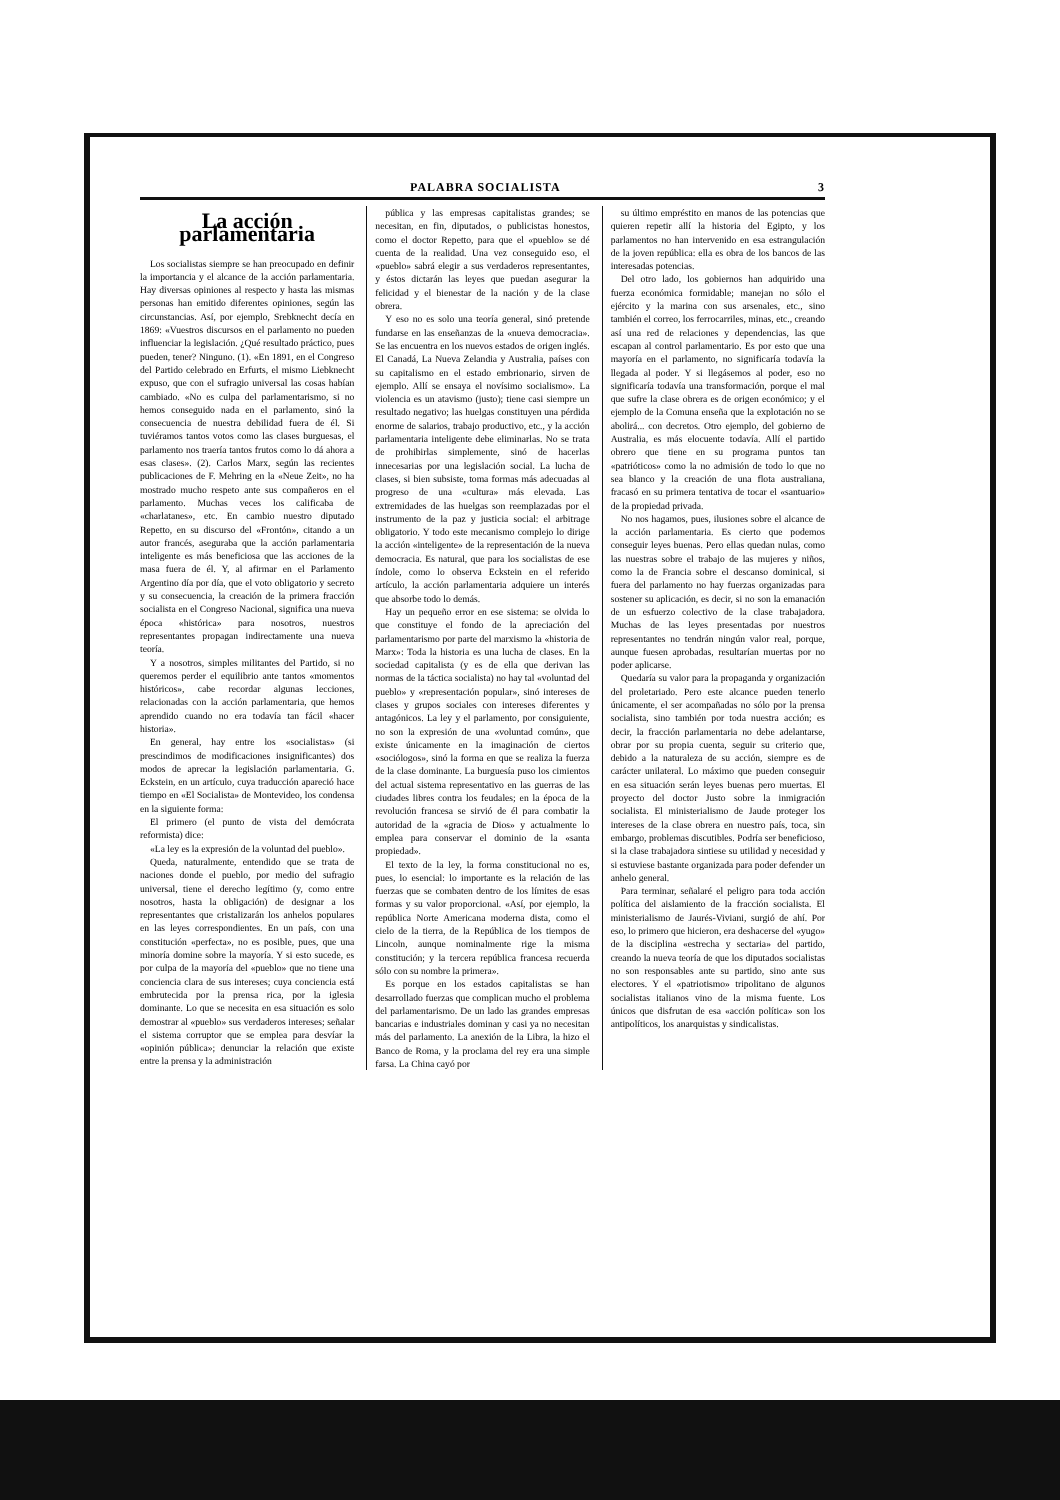PALABRA SOCIALISTA 3
La acción parlamentaria
Los socialistas siempre se han preocupado en definir la importancia y el alcance de la acción parlamentaria. Hay diversas opiniones al respecto y hasta las mismas personas han emitido diferentes opiniones, según las circunstancias. Así, por ejemplo, Srebknecht decía en 1869: «Vuestros discursos en el parlamento no pueden influenciar la legislación. ¿Qué resultado práctico, pues pueden, tener? Ninguno. (1). «En 1891, en el Congreso del Partido celebrado en Erfurts, el mismo Liebknecht expuso, que con el sufragio universal las cosas habían cambiado. «No es culpa del parlamentarismo, si no hemos conseguido nada en el parlamento, sinó la consecuencia de nuestra debilidad fuera de él. Si tuviéramos tantos votos como las clases burguesas, el parlamento nos traería tantos frutos como lo dá ahora a esas clases». (2). Carlos Marx, según las recientes publicaciones de F. Mehring en la «Neue Zeit», no ha mostrado mucho respeto ante sus compañeros en el parlamento. Muchas veces los calificaba de «charlatanes», etc. En cambio nuestro diputado Repetto, en su discurso del «Frontón», citando a un autor francés, aseguraba que la acción parlamentaria inteligente es más beneficiosa que las acciones de la masa fuera de él. Y, al afirmar en el Parlamento Argentino día por día, que el voto obligatorio y secreto y su consecuencia, la creación de la primera fracción socialista en el Congreso Nacional, significa una nueva época «histórica» para nosotros, nuestros representantes propagan indirectamente una nueva teoría.
Y a nosotros, simples militantes del Partido, si no queremos perder el equilibrio ante tantos «momentos históricos», cabe recordar algunas lecciones, relacionadas con la acción parlamentaria, que hemos aprendido cuando no era todavía tan fácil «hacer historia».
En general, hay entre los «socialistas» (si prescindimos de modificaciones insignificantes) dos modos de aprecar la legislación parlamentaria. G. Eckstein, en un artículo, cuya traducción apareció hace tiempo en «El Socialista» de Montevideo, los condensa en la siguiente forma:
El primero (el punto de vista del demócrata reformista) dice:
«La ley es la expresión de la voluntad del pueblo».
Queda, naturalmente, entendido que se trata de naciones donde el pueblo, por medio del sufragio universal, tiene el derecho legítimo (y, como entre nosotros, hasta la obligación) de designar a los representantes que cristalizarán los anhelos populares en las leyes correspondientes. En un país, con una constitución «perfecta», no es posible, pues, que una minoría domine sobre la mayoría. Y si esto sucede, es por culpa de la mayoría del «pueblo» que no tiene una conciencia clara de sus intereses; cuya conciencia está embrutecida por la prensa rica, por la iglesia dominante. Lo que se necesita en esa situación es solo demostrar al «pueblo» sus verdaderos intereses; señalar el sistema corruptor que se emplea para desvíar la «opinión pública»; denunciar la relación que existe entre la prensa y la administración
pública y las empresas capitalistas grandes; se necesitan, en fin, diputados, o publicistas honestos, como el doctor Repetto, para que el «pueblo» se dé cuenta de la realidad. Una vez conseguido eso, el «pueblo» sabrá elegir a sus verdaderos representantes, y éstos dictarán las leyes que puedan asegurar la felicidad y el bienestar de la nación y de la clase obrera.
Y eso no es solo una teoría general, sinó pretende fundarse en las enseñanzas de la «nueva democracia». Se las encuentra en los nuevos estados de origen inglés. El Canadá, La Nueva Zelandia y Australia, países con su capitalismo en el estado embrionario, sirven de ejemplo. Allí se ensaya el novísimo socialismo». La violencia es un atavismo (justo); tiene casi siempre un resultado negativo; las huelgas constituyen una pérdida enorme de salarios, trabajo productivo, etc., y la acción parlamentaria inteligente debe eliminarlas. No se trata de prohibirlas simplemente, sinó de hacerlas innecesarias por una legislación social. La lucha de clases, si bien subsiste, toma formas más adecuadas al progreso de una «cultura» más elevada. Las extremidades de las huelgas son reemplazadas por el instrumento de la paz y justicia social: el arbitrage obligatorio. Y todo este mecanismo complejo lo dirige la acción «inteligente» de la representación de la nueva democracia. Es natural, que para los socialistas de ese índole, como lo observa Eckstein en el referido artículo, la acción parlamentaria adquiere un interés que absorbe todo lo demás.
Hay un pequeño error en ese sistema: se olvida lo que constituye el fondo de la apreciación del parlamentarismo por parte del marxismo la «historia de Marx»: Toda la historia es una lucha de clases. En la sociedad capitalista (y es de ella que derivan las normas de la táctica socialista) no hay tal «voluntad del pueblo» y «representación popular», sinó intereses de clases y grupos sociales con intereses diferentes y antagónicos. La ley y el parlamento, por consiguiente, no son la expresión de una «voluntad común», que existe únicamente en la imaginación de ciertos «sociólogos», sinó la forma en que se realiza la fuerza de la clase dominante. La burguesía puso los cimientos del actual sistema representativo en las guerras de las ciudades libres contra los feudales; en la época de la revolución francesa se sirvió de él para combatir la autoridad de la «gracia de Dios» y actualmente lo emplea para conservar el dominio de la «santa propiedad».
El texto de la ley, la forma constitucional no es, pues, lo esencial: lo importante es la relación de las fuerzas que se combaten dentro de los límites de esas formas y su valor proporcional. «Así, por ejemplo, la república Norte Americana moderna dista, como el cielo de la tierra, de la República de los tiempos de Lincoln, aunque nominalmente rige la misma constitución; y la tercera república francesa recuerda sólo con su nombre la primera».
Es porque en los estados capitalistas se han desarrollado fuerzas que complican mucho el problema del parlamentarismo. De un lado las grandes empresas bancarias e industriales dominan y casi ya no necesitan más del parlamento. La anexión de la Libra, la hizo el Banco de Roma, y la proclama del rey era una simple farsa. La China cayó por
su último empréstito en manos de las potencias que quieren repetir allí la historia del Egipto, y los parlamentos no han intervenido en esa estrangulación de la joven república: ella es obra de los bancos de las interesadas potencias.
Del otro lado, los gobiernos han adquirido una fuerza económica formidable; manejan no sólo el ejército y la marina con sus arsenales, etc., sino también el correo, los ferrocarriles, minas, etc., creando así una red de relaciones y dependencias, las que escapan al control parlamentario. Es por esto que una mayoría en el parlamento, no significaría todavía la llegada al poder. Y si llegásemos al poder, eso no significaría todavía una transformación, porque el mal que sufre la clase obrera es de origen económico; y el ejemplo de la Comuna enseña que la explotación no se abolirá... con decretos. Otro ejemplo, del gobierno de Australia, es más elocuente todavía. Allí el partido obrero que tiene en su programa puntos tan «patrióticos» como la no admisión de todo lo que no sea blanco y la creación de una flota australiana, fracasó en su primera tentativa de tocar el «santuario» de la propiedad privada.
No nos hagamos, pues, ilusiones sobre el alcance de la acción parlamentaria. Es cierto que podemos conseguir leyes buenas. Pero ellas quedan nulas, como las nuestras sobre el trabajo de las mujeres y niños, como la de Francia sobre el descanso dominical, si fuera del parlamento no hay fuerzas organizadas para sostener su aplicación, es decir, si no son la emanación de un esfuerzo colectivo de la clase trabajadora. Muchas de las leyes presentadas por nuestros representantes no tendrán ningún valor real, porque, aunque fuesen aprobadas, resultarían muertas por no poder aplicarse.
Quedaría su valor para la propaganda y organización del proletariado. Pero este alcance pueden tenerlo únicamente, el ser acompañadas no sólo por la prensa socialista, sino también por toda nuestra acción; es decir, la fracción parlamentaria no debe adelantarse, obrar por su propia cuenta, seguir su criterio que, debido a la naturaleza de su acción, siempre es de carácter unilateral. Lo máximo que pueden conseguir en esa situación serán leyes buenas pero muertas. El proyecto del doctor Justo sobre la inmigración socialista. El ministerialismo de Jaude proteger los intereses de la clase obrera en nuestro país, toca, sin embargo, problemas discutibles. Podría ser beneficioso, si la clase trabajadora sintiese su utilidad y necesidad y si estuviese bastante organizada para poder defender un anhelo general.
Para terminar, señalaré el peligro para toda acción política del aislamiento de la fracción socialista. El ministerialismo de Jaurés-Viviani, surgió de ahí. Por eso, lo primero que hicieron, era deshacerse del «yugo» de la disciplina «estrecha y sectaria» del partido, creando la nueva teoría de que los diputados socialistas no son responsables ante su partido, sino ante sus electores. Y el «patriotismo» tripolitano de algunos socialistas italianos vino de la misma fuente. Los únicos que disfrutan de esa «acción política» son los antipolíticos, los anarquistas y sindicalistas.